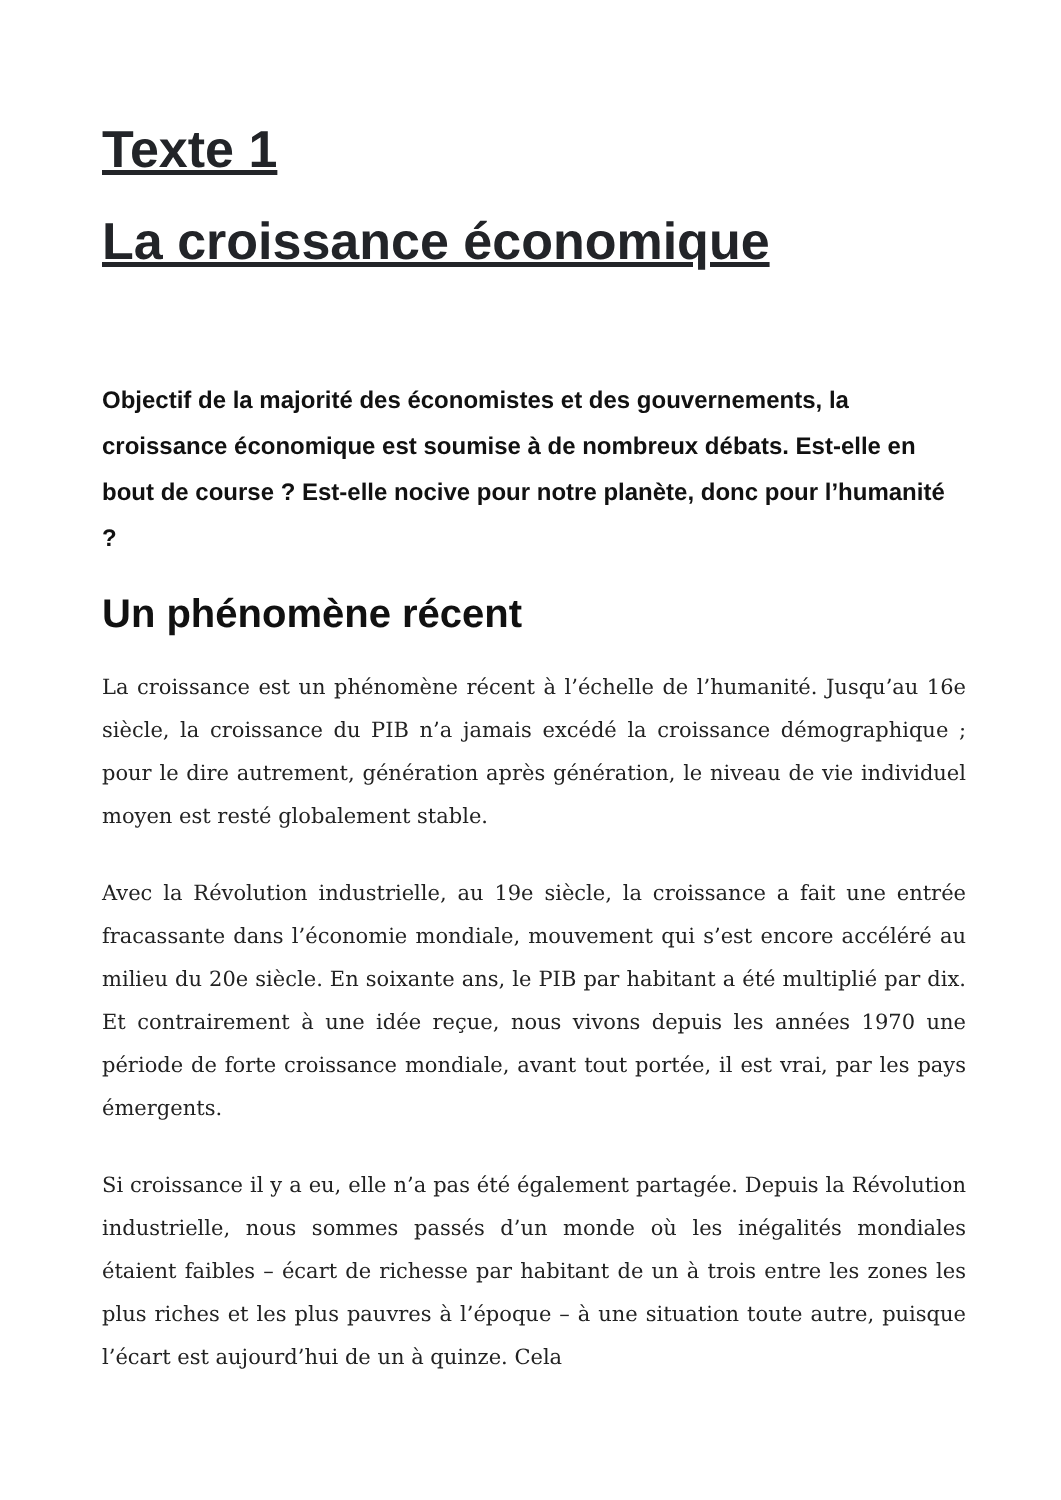Texte 1
La croissance économique
Objectif de la majorité des économistes et des gouvernements, la croissance économique est soumise à de nombreux débats. Est-elle en bout de course ? Est-elle nocive pour notre planète, donc pour l’humanité ?
Un phénomène récent
La croissance est un phénomène récent à l’échelle de l’humanité. Jusqu’au 16e siècle, la croissance du PIB n’a jamais excédé la croissance démographique ; pour le dire autrement, génération après génération, le niveau de vie individuel moyen est resté globalement stable.
Avec la Révolution industrielle, au 19e siècle, la croissance a fait une entrée fracassante dans l’économie mondiale, mouvement qui s’est encore accéléré au milieu du 20e siècle. En soixante ans, le PIB par habitant a été multiplié par dix. Et contrairement à une idée reçue, nous vivons depuis les années 1970 une période de forte croissance mondiale, avant tout portée, il est vrai, par les pays émergents.
Si croissance il y a eu, elle n’a pas été également partagée. Depuis la Révolution industrielle, nous sommes passés d’un monde où les inégalités mondiales étaient faibles – écart de richesse par habitant de un à trois entre les zones les plus riches et les plus pauvres à l’époque – à une situation toute autre, puisque l’écart est aujourd’hui de un à quinze. Cela